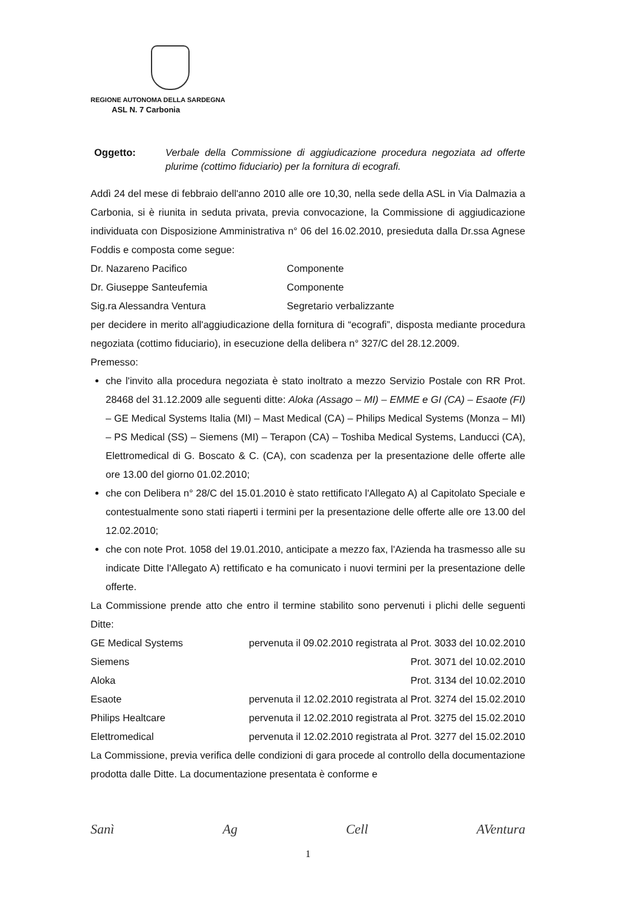REGIONE AUTONOMA DELLA SARDEGNA
ASL N. 7 Carbonia
Oggetto: Verbale della Commissione di aggiudicazione procedura negoziata ad offerte plurime (cottimo fiduciario) per la fornitura di ecografi.
Addì 24 del mese di febbraio dell'anno 2010 alle ore 10,30, nella sede della ASL in Via Dalmazia a Carbonia, si è riunita in seduta privata, previa convocazione, la Commissione di aggiudicazione individuata con Disposizione Amministrativa n° 06 del 16.02.2010, presieduta dalla Dr.ssa Agnese Foddis e composta come segue:
Dr. Nazareno Pacifico Componente
Dr. Giuseppe Santeufemia Componente
Sig.ra Alessandra Ventura Segretario verbalizzante
per decidere in merito all'aggiudicazione della fornitura di “ecografi”, disposta mediante procedura negoziata (cottimo fiduciario), in esecuzione della delibera n° 327/C del 28.12.2009.
Premesso:
che l'invito alla procedura negoziata è stato inoltrato a mezzo Servizio Postale con RR Prot. 28468 del 31.12.2009 alle seguenti ditte: Aloka (Assago – MI) – EMME e GI (CA) – Esaote (FI) – GE Medical Systems Italia (MI) – Mast Medical (CA) – Philips Medical Systems (Monza – MI) – PS Medical (SS) – Siemens (MI) – Terapon (CA) – Toshiba Medical Systems, Landucci (CA), Elettromedical di G. Boscato & C. (CA), con scadenza per la presentazione delle offerte alle ore 13.00 del giorno 01.02.2010;
che con Delibera n° 28/C del 15.01.2010 è stato rettificato l'Allegato A) al Capitolato Speciale e contestualmente sono stati riaperti i termini per la presentazione delle offerte alle ore 13.00 del 12.02.2010;
che con note Prot. 1058 del 19.01.2010, anticipate a mezzo fax, l'Azienda ha trasmesso alle su indicate Ditte l'Allegato A) rettificato e ha comunicato i nuovi termini per la presentazione delle offerte.
La Commissione prende atto che entro il termine stabilito sono pervenuti i plichi delle seguenti Ditte:
GE Medical Systems pervenuta il 09.02.2010 registrata al Prot. 3033 del 10.02.2010
Siemens Prot. 3071 del 10.02.2010
Aloka Prot. 3134 del 10.02.2010
Esaote pervenuta il 12.02.2010 registrata al Prot. 3274 del 15.02.2010
Philips Healtcare pervenuta il 12.02.2010 registrata al Prot. 3275 del 15.02.2010
Elettromedical pervenuta il 12.02.2010 registrata al Prot. 3277 del 15.02.2010
La Commissione, previa verifica delle condizioni di gara procede al controllo della documentazione prodotta dalle Ditte. La documentazione presentata è conforme e
Sanì Ag Cell AVentura
1